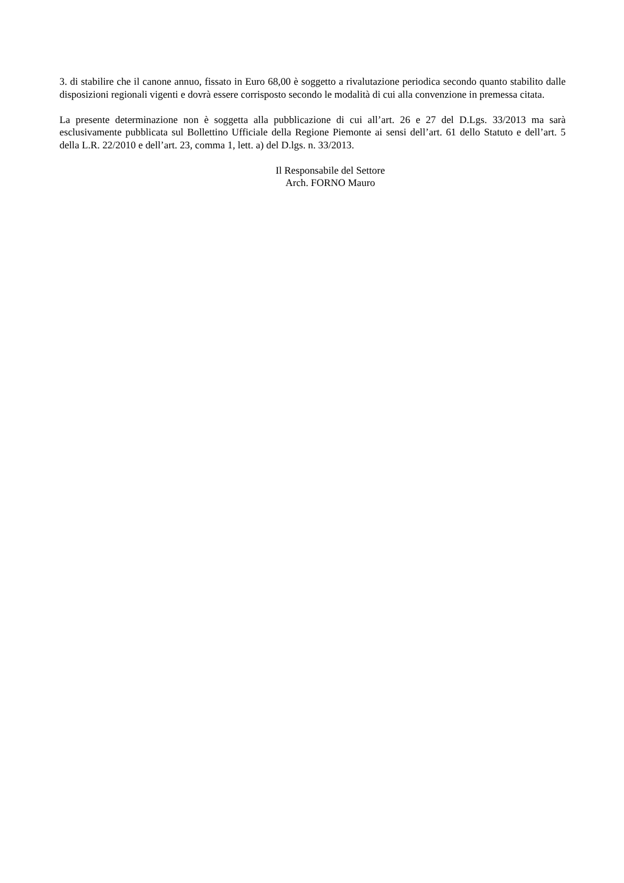3. di stabilire che il canone annuo, fissato in Euro 68,00 è soggetto a rivalutazione periodica secondo quanto stabilito dalle disposizioni regionali vigenti e dovrà essere corrisposto secondo le modalità di cui alla convenzione in premessa citata.
La presente determinazione non è soggetta alla pubblicazione di cui all’art. 26 e 27 del D.Lgs. 33/2013 ma sarà esclusivamente pubblicata sul Bollettino Ufficiale della Regione Piemonte ai sensi dell’art. 61 dello Statuto e dell’art. 5 della L.R. 22/2010 e dell’art. 23, comma 1, lett. a) del D.lgs. n. 33/2013.
Il Responsabile del Settore
Arch. FORNO Mauro